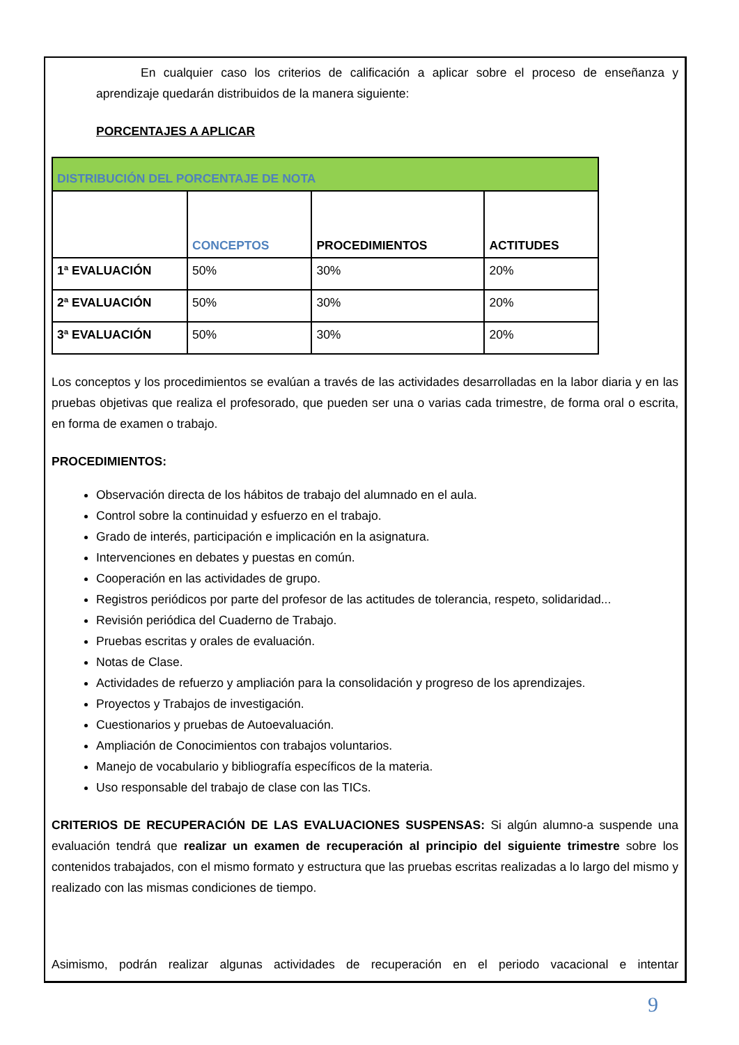En cualquier caso los criterios de calificación a aplicar sobre el proceso de enseñanza y aprendizaje quedarán distribuidos de la manera siguiente:
PORCENTAJES A APLICAR
| DISTRIBUCIÓN DEL PORCENTAJE DE NOTA | | | |
| | CONCEPTOS | PROCEDIMIENTOS | ACTITUDES |
| 1ª EVALUACIÓN | 50% | 30% | 20% |
| 2ª EVALUACIÓN | 50% | 30% | 20% |
| 3ª EVALUACIÓN | 50% | 30% | 20% |
Los conceptos y los procedimientos se evalúan a través de las actividades desarrolladas en la labor diaria y en las pruebas objetivas que realiza el profesorado, que pueden ser una o varias cada trimestre, de forma oral o escrita, en forma de examen o trabajo.
PROCEDIMIENTOS:
Observación directa de los hábitos de trabajo del alumnado en el aula.
Control sobre la continuidad y esfuerzo en el trabajo.
Grado de interés, participación e implicación en la asignatura.
Intervenciones en debates y puestas en común.
Cooperación en las actividades de grupo.
Registros periódicos por parte del profesor de las actitudes de tolerancia, respeto, solidaridad...
Revisión periódica del Cuaderno de Trabajo.
Pruebas escritas y orales de evaluación.
Notas de Clase.
Actividades de refuerzo y ampliación para la consolidación y progreso de los aprendizajes.
Proyectos y Trabajos de investigación.
Cuestionarios y pruebas de Autoevaluación.
Ampliación de Conocimientos con trabajos voluntarios.
Manejo de vocabulario y bibliografía específicos de la materia.
Uso responsable del trabajo de clase con las TICs.
CRITERIOS DE RECUPERACIÓN DE LAS EVALUACIONES SUSPENSAS: Si algún alumno-a suspende una evaluación tendrá que realizar un examen de recuperación al principio del siguiente trimestre sobre los contenidos trabajados, con el mismo formato y estructura que las pruebas escritas realizadas a lo largo del mismo y realizado con las mismas condiciones de tiempo.
Asimismo, podrán realizar algunas actividades de recuperación en el periodo vacacional e intentar
9